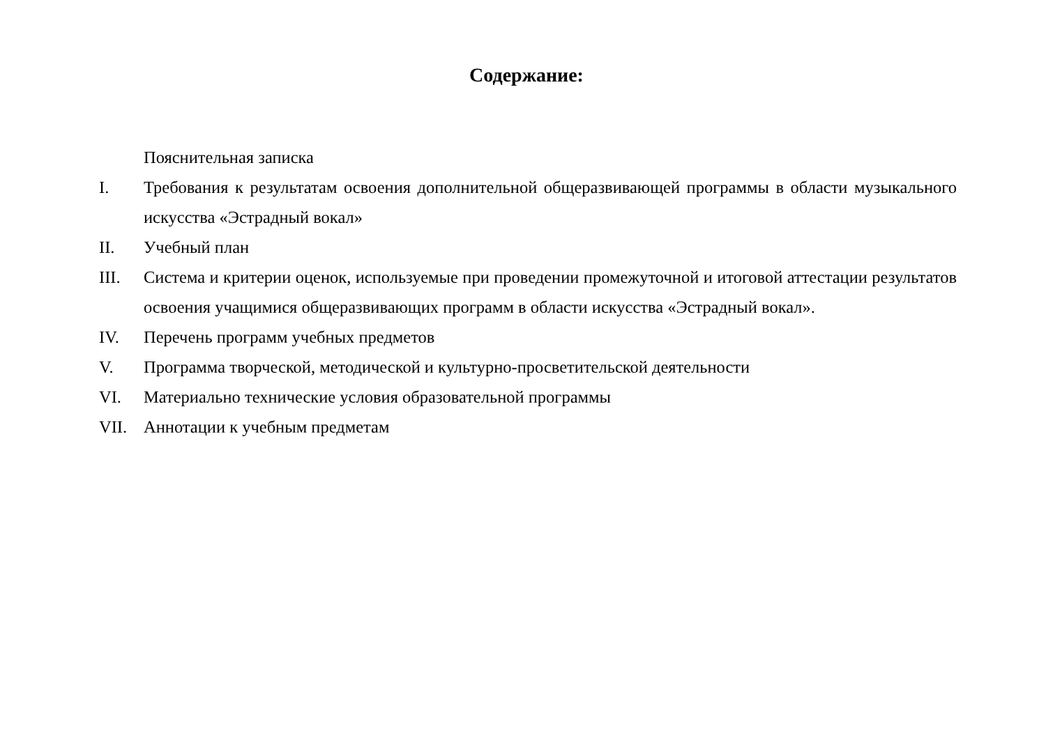Содержание:
Пояснительная записка
I. Требования к результатам освоения дополнительной общеразвивающей программы в области музыкального искусства «Эстрадный вокал»
II. Учебный план
III. Система и критерии оценок, используемые при проведении промежуточной и итоговой аттестации результатов освоения учащимися общеразвивающих программ в области искусства «Эстрадный вокал».
IV. Перечень программ учебных предметов
V. Программа творческой, методической и культурно-просветительской деятельности
VI. Материально технические условия образовательной программы
VII. Аннотации к учебным предметам